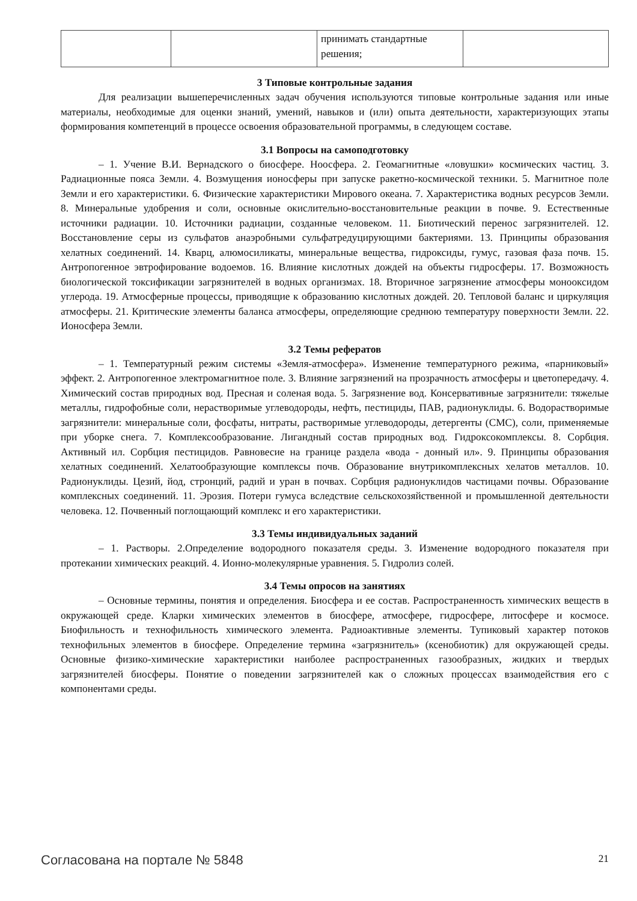| | | принимать стандартные решения; | |
3 Типовые контрольные задания
Для реализации вышеперечисленных задач обучения используются типовые контрольные задания или иные материалы, необходимые для оценки знаний, умений, навыков и (или) опыта деятельности, характеризующих этапы формирования компетенций в процессе освоения образовательной программы, в следующем составе.
3.1 Вопросы на самоподготовку
– 1. Учение В.И. Вернадского о биосфере. Ноосфера. 2. Геомагнитные «ловушки» космических частиц. 3. Радиационные пояса Земли. 4. Возмущения ионосферы при запуске ракетно-космической техники. 5. Магнитное поле Земли и его характеристики. 6. Физические характеристики Мирового океана. 7. Характеристика водных ресурсов Земли. 8. Минеральные удобрения и соли, основные окислительно-восстановительные реакции в почве. 9. Естественные источники радиации. 10. Источники радиации, созданные человеком. 11. Биотический перенос загрязнителей. 12. Восстановление серы из сульфатов анаэробными сульфатредуцирующими бактериями. 13. Принципы образования хелатных соединений. 14. Кварц, алюмосиликаты, минеральные вещества, гидроксиды, гумус, газовая фаза почв. 15. Антропогенное эвтрофирование водоемов. 16. Влияние кислотных дождей на объекты гидросферы. 17. Возможность биологической токсификации загрязнителей в водных организмах. 18. Вторичное загрязнение атмосферы монооксидом углерода. 19. Атмосферные процессы, приводящие к образованию кислотных дождей. 20. Тепловой баланс и циркуляция атмосферы. 21. Критические элементы баланса атмосферы, определяющие среднюю температуру поверхности Земли. 22. Ионосфера Земли.
3.2 Темы рефератов
– 1. Температурный режим системы «Земля-атмосфера». Изменение температурного режима, «парниковый» эффект. 2. Антропогенное электромагнитное поле. 3. Влияние загрязнений на прозрачность атмосферы и цветопередачу. 4. Химический состав природных вод. Пресная и соленая вода. 5. Загрязнение вод. Консервативные загрязнители: тяжелые металлы, гидрофобные соли, нерастворимые углеводороды, нефть, пестициды, ПАВ, радионуклиды. 6. Водорастворимые загрязнители: минеральные соли, фосфаты, нитраты, растворимые углеводороды, детергенты (СМС), соли, применяемые при уборке снега. 7. Комплексообразование. Лигандный состав природных вод. Гидроксокомплексы. 8. Сорбция. Активный ил. Сорбция пестицидов. Равновесие на границе раздела «вода - донный ил». 9. Принципы образования хелатных соединений. Хелатообразующие комплексы почв. Образование внутрикомплексных хелатов металлов. 10. Радионуклиды. Цезий, йод, стронций, радий и уран в почвах. Сорбция радионуклидов частицами почвы. Образование комплексных соединений. 11. Эрозия. Потери гумуса вследствие сельскохозяйственной и промышленной деятельности человека. 12. Почвенный поглощающий комплекс и его характеристики.
3.3 Темы индивидуальных заданий
– 1. Растворы. 2.Определение водородного показателя среды. 3. Изменение водородного показателя при протекании химических реакций. 4. Ионно-молекулярные уравнения. 5. Гидролиз солей.
3.4 Темы опросов на занятиях
– Основные термины, понятия и определения. Биосфера и ее состав. Распространенность химических веществ в окружающей среде. Кларки химических элементов в биосфере, атмосфере, гидросфере, литосфере и космосе. Биофильность и технофильность химического элемента. Радиоактивные элементы. Тупиковый характер потоков технофильных элементов в биосфере. Определение термина «загрязнитель» (ксенобиотик) для окружающей среды. Основные физико-химические характеристики наиболее распространенных газообразных, жидких и твердых загрязнителей биосферы. Понятие о поведении загрязнителей как о сложных процессах взаимодействия его с компонентами среды.
Согласована на портале № 5848 21